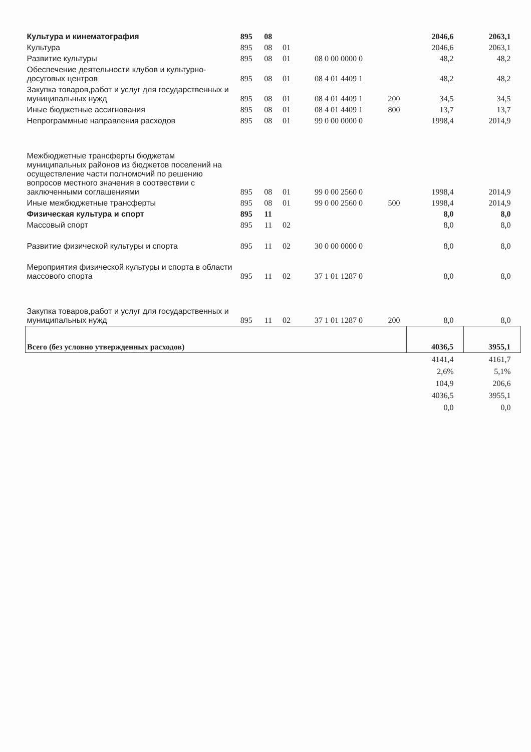| Культура и кинематография | 895 | 08 | | | | 2046,6 | 2063,1 |
| Культура | 895 | 08 | 01 | | | 2046,6 | 2063,1 |
| Развитие культуры | 895 | 08 | 01 | 08 0 00 0000 0 | | 48,2 | 48,2 |
| Обеспечение деятельности клубов и культурно-досуговых центров | 895 | 08 | 01 | 08 4 01 4409 1 | | 48,2 | 48,2 |
| Закупка товаров,работ и услуг для государственных и муниципальных нужд | 895 | 08 | 01 | 08 4 01 4409 1 | 200 | 34,5 | 34,5 |
| Иные бюджетные ассигнования | 895 | 08 | 01 | 08 4 01 4409 1 | 800 | 13,7 | 13,7 |
| Непрограммные направления расходов | 895 | 08 | 01 | 99 0 00 0000 0 | | 1998,4 | 2014,9 |
| Межбюджетные трансферты бюджетам муниципальных районов из бюджетов поселений на осуществление части полномочий по решению вопросов местного значения в соотвествии с заключенными соглашениями | 895 | 08 | 01 | 99 0 00 2560 0 | | 1998,4 | 2014,9 |
| Иные межбюджетные трансферты | 895 | 08 | 01 | 99 0 00 2560 0 | 500 | 1998,4 | 2014,9 |
| Физическая культура и спорт | 895 | 11 | | | | 8,0 | 8,0 |
| Массовый спорт | 895 | 11 | 02 | | | 8,0 | 8,0 |
| Развитие физической культуры и спорта | 895 | 11 | 02 | 30 0 00 0000 0 | | 8,0 | 8,0 |
| Мероприятия физической культуры и спорта в области массового спорта | 895 | 11 | 02 | 37 1 01 1287 0 | | 8,0 | 8,0 |
| Закупка товаров,работ и услуг для государственных и муниципальных нужд | 895 | 11 | 02 | 37 1 01 1287 0 | 200 | 8,0 | 8,0 |
| Всего (без условно утвержденных расходов) | | | | | | 4036,5 | 3955,1 |
| | | | | | | 4141,4 | 4161,7 |
| | | | | | | 2,6% | 5,1% |
| | | | | | | 104,9 | 206,6 |
| | | | | | | 4036,5 | 3955,1 |
| | | | | | | 0,0 | 0,0 |